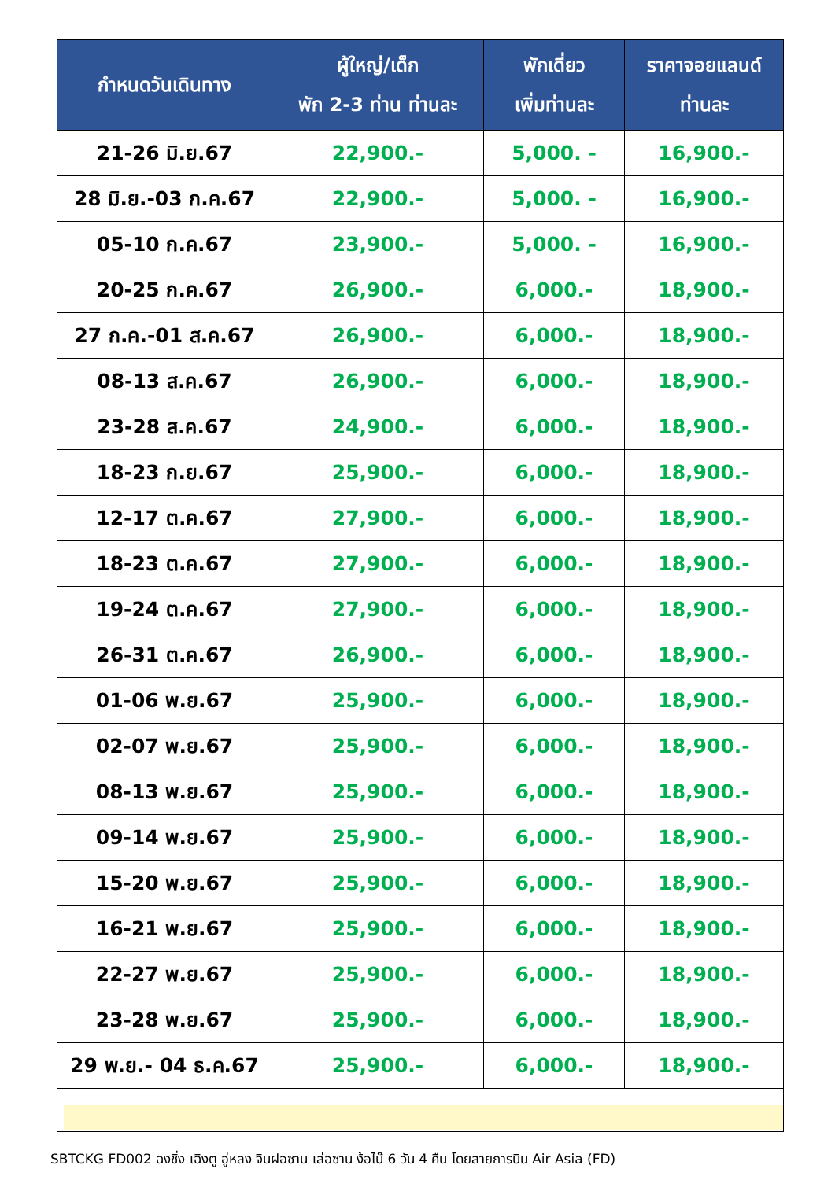| กำหนดวันเดินทาง | ผู้ใหญ่/เด็ก พัก 2-3 ท่าน ท่านละ | พักเดี่ยว เพิ่มท่านละ | ราคาจอยแลนด์ ท่านละ |
| --- | --- | --- | --- |
| 21-26 มิ.ย.67 | 22,900.- | 5,000. - | 16,900.- |
| 28 มิ.ย.-03 ก.ค.67 | 22,900.- | 5,000. - | 16,900.- |
| 05-10 ก.ค.67 | 23,900.- | 5,000. - | 16,900.- |
| 20-25 ก.ค.67 | 26,900.- | 6,000.- | 18,900.- |
| 27 ก.ค.-01 ส.ค.67 | 26,900.- | 6,000.- | 18,900.- |
| 08-13 ส.ค.67 | 26,900.- | 6,000.- | 18,900.- |
| 23-28 ส.ค.67 | 24,900.- | 6,000.- | 18,900.- |
| 18-23 ก.ย.67 | 25,900.- | 6,000.- | 18,900.- |
| 12-17 ต.ค.67 | 27,900.- | 6,000.- | 18,900.- |
| 18-23 ต.ค.67 | 27,900.- | 6,000.- | 18,900.- |
| 19-24 ต.ค.67 | 27,900.- | 6,000.- | 18,900.- |
| 26-31 ต.ค.67 | 26,900.- | 6,000.- | 18,900.- |
| 01-06 พ.ย.67 | 25,900.- | 6,000.- | 18,900.- |
| 02-07 พ.ย.67 | 25,900.- | 6,000.- | 18,900.- |
| 08-13 พ.ย.67 | 25,900.- | 6,000.- | 18,900.- |
| 09-14 พ.ย.67 | 25,900.- | 6,000.- | 18,900.- |
| 15-20 พ.ย.67 | 25,900.- | 6,000.- | 18,900.- |
| 16-21 พ.ย.67 | 25,900.- | 6,000.- | 18,900.- |
| 22-27 พ.ย.67 | 25,900.- | 6,000.- | 18,900.- |
| 23-28 พ.ย.67 | 25,900.- | 6,000.- | 18,900.- |
| 29 พ.ย.- 04 ธ.ค.67 | 25,900.- | 6,000.- | 18,900.- |
SBTCKG FD002 ฉงชิ่ง เฉิงตู อู่หลง จินฝอซาน เล่อซาน ง้อไบ๊ 6 วัน 4 คืน โดยสายการบิน Air Asia (FD)